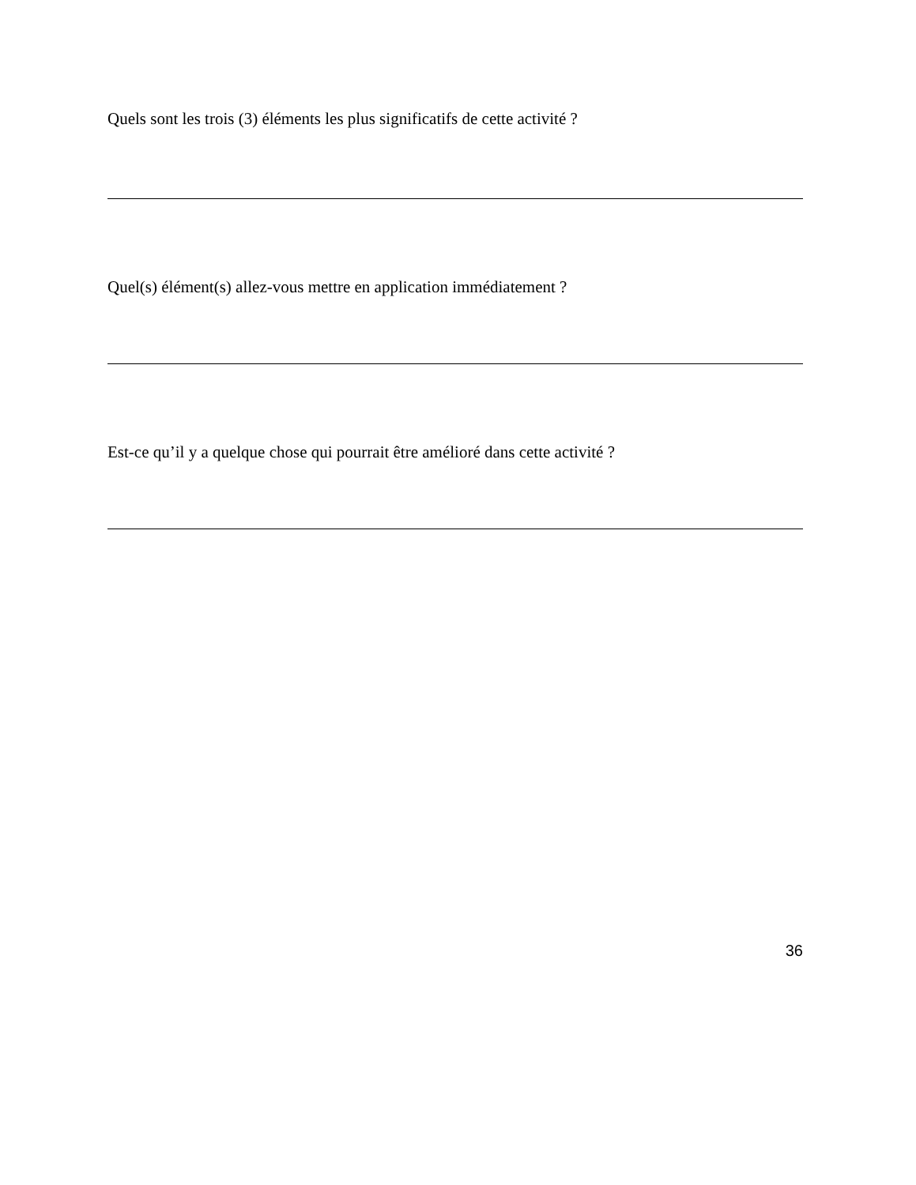Quels sont les trois (3) éléments les plus significatifs de cette activité ?
Quel(s) élément(s) allez-vous mettre en application immédiatement ?
Est-ce qu’il y a quelque chose qui pourrait être amélioré dans cette activité ?
36